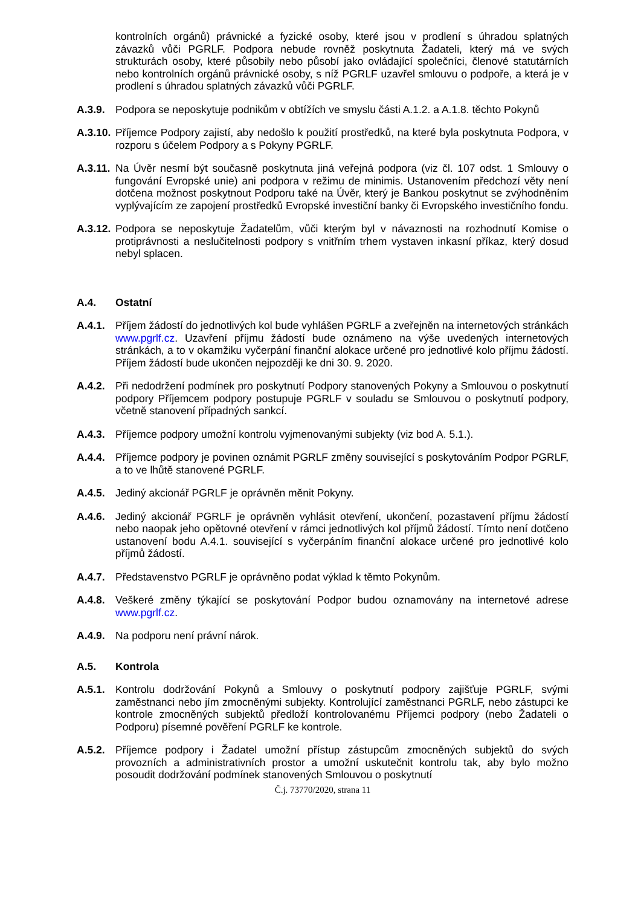kontrolních orgánů) právnické a fyzické osoby, které jsou v prodlení s úhradou splatných závazků vůči PGRLF. Podpora nebude rovněž poskytnuta Žadateli, který má ve svých strukturách osoby, které působily nebo působí jako ovládající společníci, členové statutárních nebo kontrolních orgánů právnické osoby, s níž PGRLF uzavřel smlouvu o podpoře, a která je v prodlení s úhradou splatných závazků vůči PGRLF.
A.3.9. Podpora se neposkytuje podnikům v obtížích ve smyslu části A.1.2. a A.1.8. těchto Pokynů
A.3.10. Příjemce Podpory zajistí, aby nedošlo k použití prostředků, na které byla poskytnuta Podpora, v rozporu s účelem Podpory a s Pokyny PGRLF.
A.3.11. Na Úvěr nesmí být současně poskytnuta jiná veřejná podpora (viz čl. 107 odst. 1 Smlouvy o fungování Evropské unie) ani podpora v režimu de minimis. Ustanovením předchozí věty není dotčena možnost poskytnout Podporu také na Úvěr, který je Bankou poskytnut se zvýhodněním vyplývajícím ze zapojení prostředků Evropské investiční banky či Evropského investičního fondu.
A.3.12. Podpora se neposkytuje Žadatelům, vůči kterým byl v návaznosti na rozhodnutí Komise o protiprávnosti a neslučitelnosti podpory s vnitřním trhem vystaven inkasní příkaz, který dosud nebyl splacen.
A.4. Ostatní
A.4.1. Příjem žádostí do jednotlivých kol bude vyhlášen PGRLF a zveřejněn na internetových stránkách www.pgrlf.cz. Uzavření příjmu žádostí bude oznámeno na výše uvedených internetových stránkách, a to v okamžiku vyčerpání finanční alokace určené pro jednotlivé kolo příjmu žádostí. Příjem žádostí bude ukončen nejpozději ke dni 30. 9. 2020.
A.4.2. Při nedodržení podmínek pro poskytnutí Podpory stanovených Pokyny a Smlouvou o poskytnutí podpory Příjemcem podpory postupuje PGRLF v souladu se Smlouvou o poskytnutí podpory, včetně stanovení případných sankcí.
A.4.3. Příjemce podpory umožní kontrolu vyjmenovanými subjekty (viz bod A. 5.1.).
A.4.4. Příjemce podpory je povinen oznámit PGRLF změny související s poskytováním Podpor PGRLF, a to ve lhůtě stanovené PGRLF.
A.4.5. Jediný akcionář PGRLF je oprávněn měnit Pokyny.
A.4.6. Jediný akcionář PGRLF je oprávněn vyhlásit otevření, ukončení, pozastavení příjmu žádostí nebo naopak jeho opětovné otevření v rámci jednotlivých kol příjmů žádostí. Tímto není dotčeno ustanovení bodu A.4.1. související s vyčerpáním finanční alokace určené pro jednotlivé kolo příjmů žádostí.
A.4.7. Představenstvo PGRLF je oprávněno podat výklad k těmto Pokynům.
A.4.8. Veškeré změny týkající se poskytování Podpor budou oznamovány na internetové adrese www.pgrlf.cz.
A.4.9. Na podporu není právní nárok.
A.5. Kontrola
A.5.1. Kontrolu dodržování Pokynů a Smlouvy o poskytnutí podpory zajišťuje PGRLF, svými zaměstnanci nebo jím zmocněnými subjekty. Kontrolující zaměstnanci PGRLF, nebo zástupci ke kontrole zmocněných subjektů předloží kontrolovanému Příjemci podpory (nebo Žadateli o Podporu) písemné pověření PGRLF ke kontrole.
A.5.2. Příjemce podpory i Žadatel umožní přístup zástupcům zmocněných subjektů do svých provozních a administrativních prostor a umožní uskutečnit kontrolu tak, aby bylo možno posoudit dodržování podmínek stanovených Smlouvou o poskytnutí
Č.j. 73770/2020, strana 11